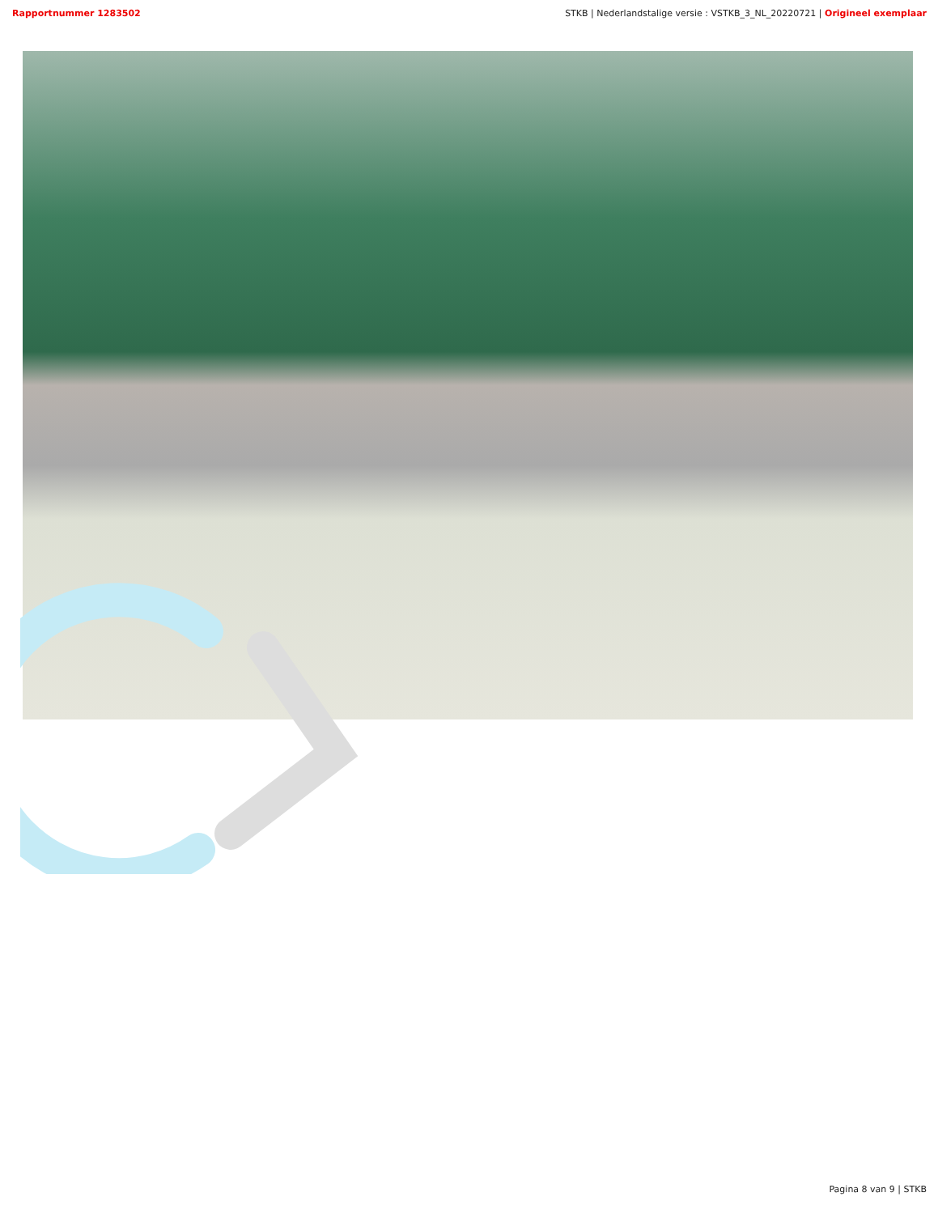Rapportnummer 1283502 STKB | Nederlandstalige versie : VSTKB_3_NL_20220721 | Origineel exemplaar
Pagina 8 van 9 | STKB